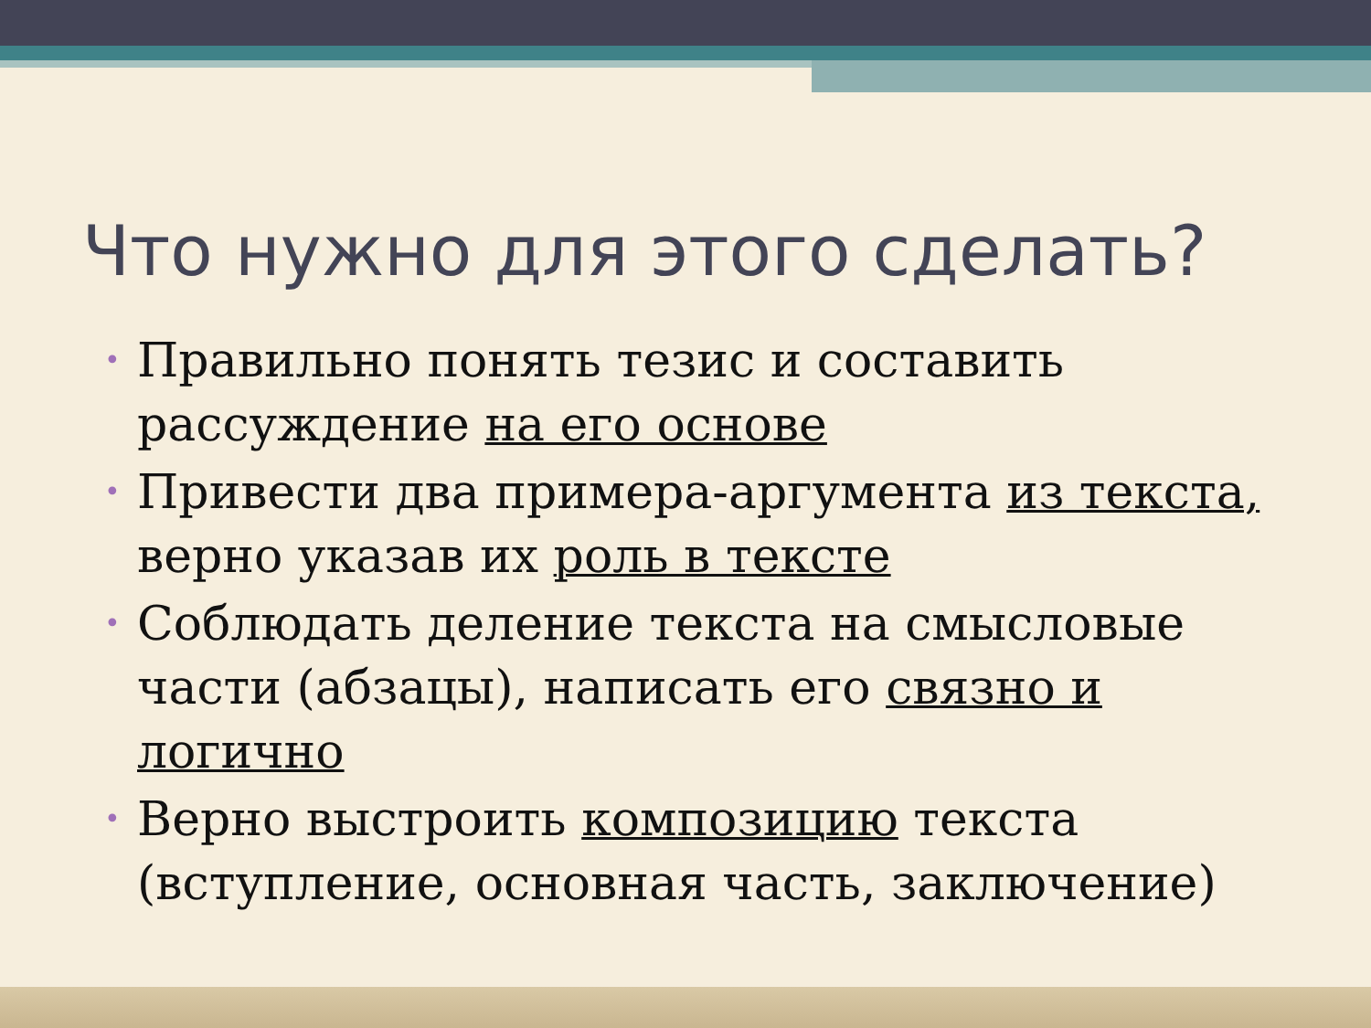Что нужно для этого сделать?
• Правильно понять тезис и составить рассуждение на его основе
• Привести два примера-аргумента из текста, верно указав их роль в тексте
• Соблюдать деление текста на смысловые части (абзацы), написать его связно и логично
• Верно выстроить композицию текста (вступление, основная часть, заключение)